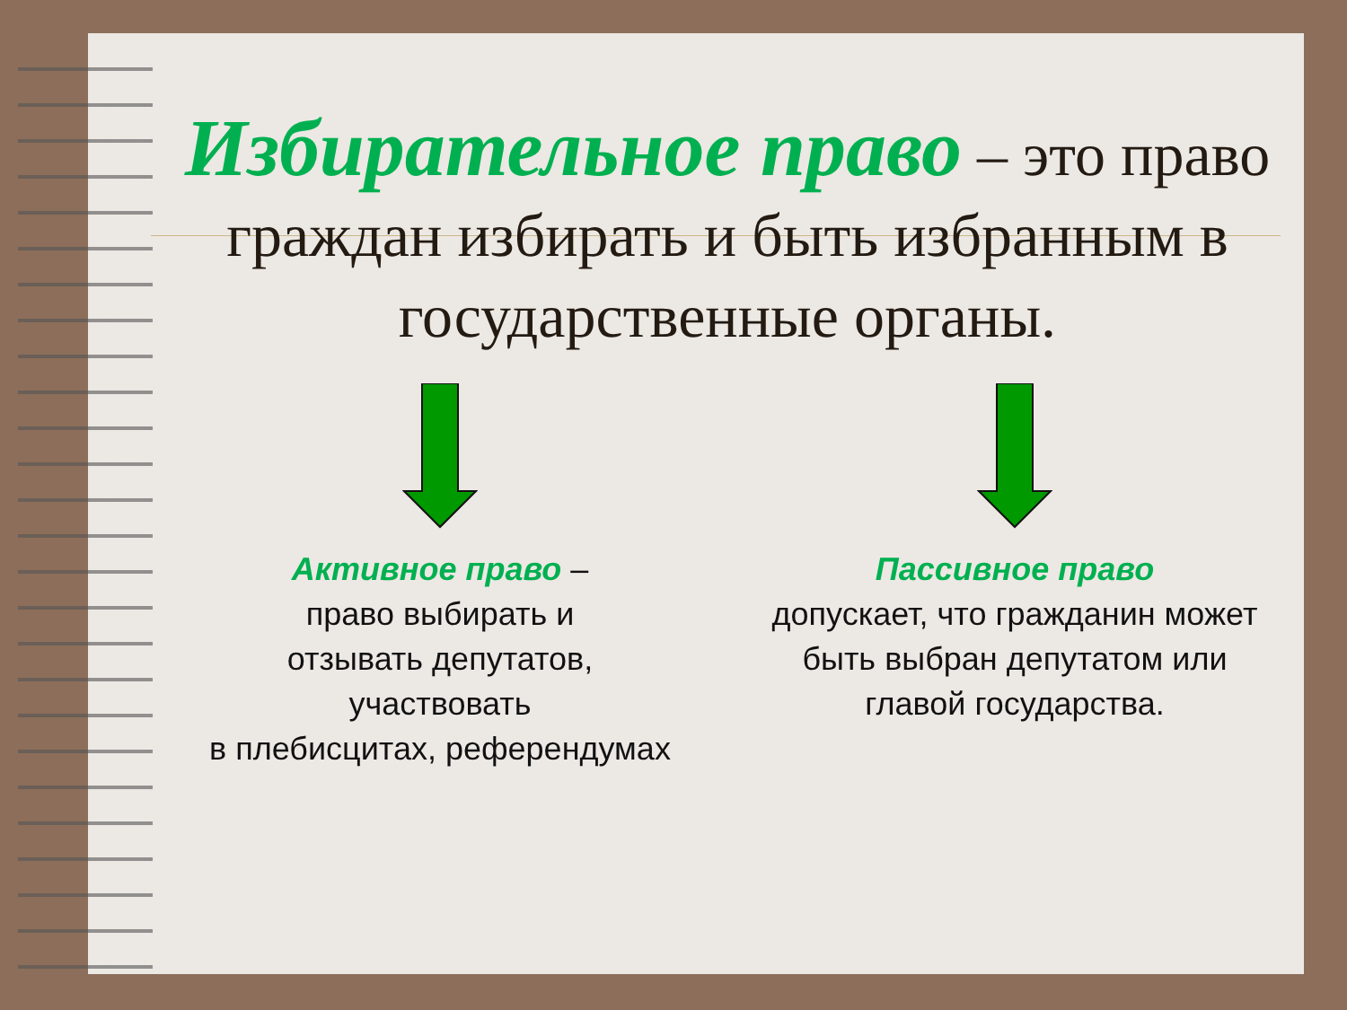Избирательное право – это право граждан избирать и быть избранным в государственные органы.
Активное право –
право выбирать и
отзывать депутатов,
участвовать
в плебисцитах, референдумах
Пассивное право
допускает, что гражданин может
быть выбран депутатом или
главой государства.